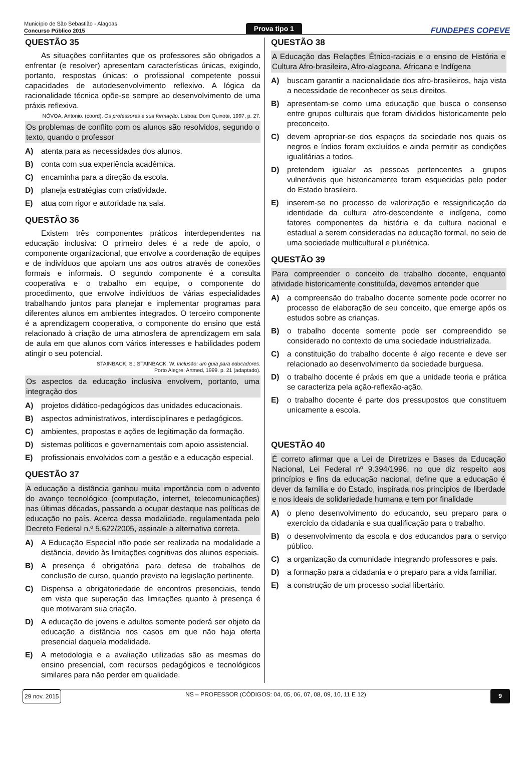Município de São Sebastião - Alagoas
Concurso Público 2015
Prova tipo 1
FUNDEPES COPEVE
QUESTÃO 35
As situações conflitantes que os professores são obrigados a enfrentar (e resolver) apresentam características únicas, exigindo, portanto, respostas únicas: o profissional competente possui capacidades de autodesenvolvimento reflexivo. A lógica da racionalidade técnica opõe-se sempre ao desenvolvimento de uma práxis reflexiva.
NÓVOA, Antonio. (coord). Os professores e sua formação. Lisboa: Dom Quixote, 1997, p. 27.
Os problemas de conflito com os alunos são resolvidos, segundo o texto, quando o professor
A) atenta para as necessidades dos alunos.
B) conta com sua experiência acadêmica.
C) encaminha para a direção da escola.
D) planeja estratégias com criatividade.
E) atua com rigor e autoridade na sala.
QUESTÃO 36
Existem três componentes práticos interdependentes na educação inclusiva: O primeiro deles é a rede de apoio, o componente organizacional, que envolve a coordenação de equipes e de indivíduos que apoiam uns aos outros através de conexões formais e informais. O segundo componente é a consulta cooperativa e o trabalho em equipe, o componente do procedimento, que envolve indivíduos de várias especialidades trabalhando juntos para planejar e implementar programas para diferentes alunos em ambientes integrados. O terceiro componente é a aprendizagem cooperativa, o componente do ensino que está relacionado à criação de uma atmosfera de aprendizagem em sala de aula em que alunos com vários interesses e habilidades podem atingir o seu potencial.
STAINBACK, S.; STAINBACK. W. Inclusão: um guia para educadores.
Porto Alegre: Artmed, 1999. p. 21 (adaptado).
Os aspectos da educação inclusiva envolvem, portanto, uma integração dos
A) projetos didático-pedagógicos das unidades educacionais.
B) aspectos administrativos, interdisciplinares e pedagógicos.
C) ambientes, propostas e ações de legitimação da formação.
D) sistemas políticos e governamentais com apoio assistencial.
E) profissionais envolvidos com a gestão e a educação especial.
QUESTÃO 37
A educação a distância ganhou muita importância com o advento do avanço tecnológico (computação, internet, telecomunicações) nas últimas décadas, passando a ocupar destaque nas políticas de educação no país. Acerca dessa modalidade, regulamentada pelo Decreto Federal n.º 5.622/2005, assinale a alternativa correta.
A) A Educação Especial não pode ser realizada na modalidade a distância, devido às limitações cognitivas dos alunos especiais.
B) A presença é obrigatória para defesa de trabalhos de conclusão de curso, quando previsto na legislação pertinente.
C) Dispensa a obrigatoriedade de encontros presenciais, tendo em vista que superação das limitações quanto à presença é que motivaram sua criação.
D) A educação de jovens e adultos somente poderá ser objeto da educação a distância nos casos em que não haja oferta presencial daquela modalidade.
E) A metodologia e a avaliação utilizadas são as mesmas do ensino presencial, com recursos pedagógicos e tecnológicos similares para não perder em qualidade.
QUESTÃO 38
A Educação das Relações Étnico-raciais e o ensino de História e Cultura Afro-brasileira, Afro-alagoana, Africana e Indígena
A) buscam garantir a nacionalidade dos afro-brasileiros, haja vista a necessidade de reconhecer os seus direitos.
B) apresentam-se como uma educação que busca o consenso entre grupos culturais que foram divididos historicamente pelo preconceito.
C) devem apropriar-se dos espaços da sociedade nos quais os negros e índios foram excluídos e ainda permitir as condições igualitárias a todos.
D) pretendem igualar as pessoas pertencentes a grupos vulneráveis que historicamente foram esquecidas pelo poder do Estado brasileiro.
E) inserem-se no processo de valorização e ressignificação da identidade da cultura afro-descendente e indígena, como fatores componentes da história e da cultura nacional e estadual a serem consideradas na educação formal, no seio de uma sociedade multicultural e pluriétnica.
QUESTÃO 39
Para compreender o conceito de trabalho docente, enquanto atividade historicamente constituída, devemos entender que
A) a compreensão do trabalho docente somente pode ocorrer no processo de elaboração de seu conceito, que emerge após os estudos sobre as crianças.
B) o trabalho docente somente pode ser compreendido se considerado no contexto de uma sociedade industrializada.
C) a constituição do trabalho docente é algo recente e deve ser relacionado ao desenvolvimento da sociedade burguesa.
D) o trabalho docente é práxis em que a unidade teoria e prática se caracteriza pela ação-reflexão-ação.
E) o trabalho docente é parte dos pressupostos que constituem unicamente a escola.
QUESTÃO 40
É correto afirmar que a Lei de Diretrizes e Bases da Educação Nacional, Lei Federal nº 9.394/1996, no que diz respeito aos princípios e fins da educação nacional, define que a educação é dever da família e do Estado, inspirada nos princípios de liberdade e nos ideais de solidariedade humana e tem por finalidade
A) o pleno desenvolvimento do educando, seu preparo para o exercício da cidadania e sua qualificação para o trabalho.
B) o desenvolvimento da escola e dos educandos para o serviço público.
C) a organização da comunidade integrando professores e pais.
D) a formação para a cidadania e o preparo para a vida familiar.
E) a construção de um processo social libertário.
29 nov. 2015 NS – PROFESSOR (CÓDIGOS: 04, 05, 06, 07, 08, 09, 10, 11 E 12) 9